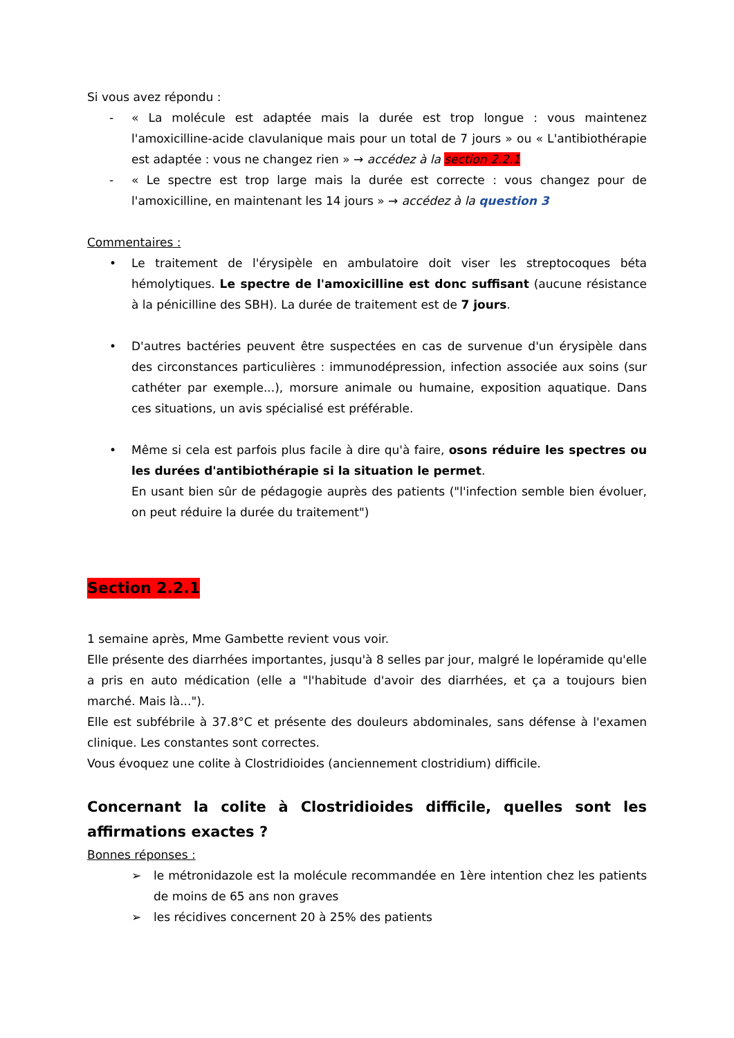Si vous avez répondu :
- « La molécule est adaptée mais la durée est trop longue : vous maintenez l'amoxicilline-acide clavulanique mais pour un total de 7 jours » ou « L'antibiothérapie est adaptée : vous ne changez rien » → accédez à la section 2.2.1
- « Le spectre est trop large mais la durée est correcte : vous changez pour de l'amoxicilline, en maintenant les 14 jours » → accédez à la question 3
Commentaires :
• Le traitement de l'érysipèle en ambulatoire doit viser les streptocoques béta hémolytiques. Le spectre de l'amoxicilline est donc suffisant (aucune résistance à la pénicilline des SBH). La durée de traitement est de 7 jours.
• D'autres bactéries peuvent être suspectées en cas de survenue d'un érysipèle dans des circonstances particulières : immunodépression, infection associée aux soins (sur cathéter par exemple...), morsure animale ou humaine, exposition aquatique. Dans ces situations, un avis spécialisé est préférable.
• Même si cela est parfois plus facile à dire qu'à faire, osons réduire les spectres ou les durées d'antibiothérapie si la situation le permet.
En usant bien sûr de pédagogie auprès des patients ("l'infection semble bien évoluer, on peut réduire la durée du traitement")
Section 2.2.1
1 semaine après, Mme Gambette revient vous voir.
Elle présente des diarrhées importantes, jusqu'à 8 selles par jour, malgré le lopéramide qu'elle a pris en auto médication (elle a "l'habitude d'avoir des diarrhées, et ça a toujours bien marché. Mais là...").
Elle est subfébrile à 37.8°C et présente des douleurs abdominales, sans défense à l'examen clinique. Les constantes sont correctes.
Vous évoquez une colite à Clostridioides (anciennement clostridium) difficile.
Concernant la colite à Clostridioides difficile, quelles sont les affirmations exactes ?
Bonnes réponses :
➢ le métronidazole est la molécule recommandée en 1ère intention chez les patients de moins de 65 ans non graves
➢ les récidives concernent 20 à 25% des patients